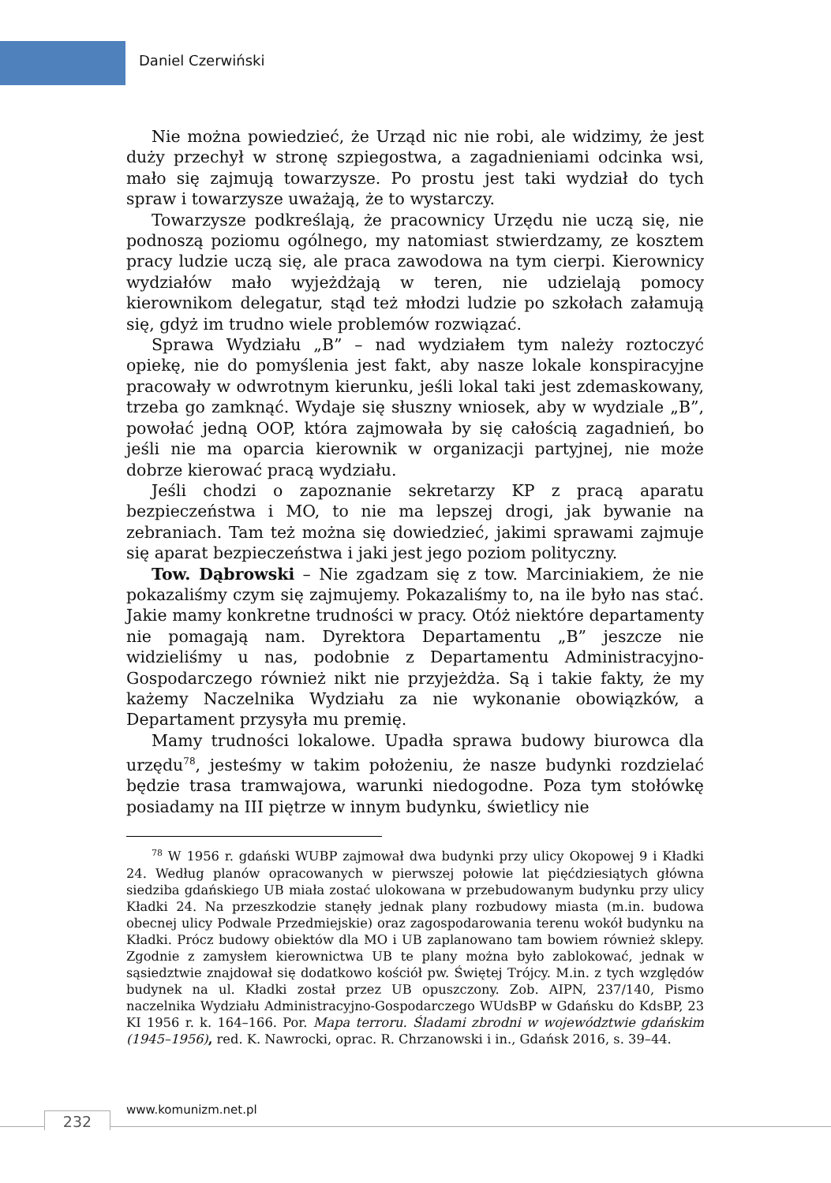Daniel Czerwiński
Nie można powiedzieć, że Urząd nic nie robi, ale widzimy, że jest duży przechył w stronę szpiegostwa, a zagadnieniami odcinka wsi, mało się zajmują towarzysze. Po prostu jest taki wydział do tych spraw i towarzysze uważają, że to wystarczy.
Towarzysze podkreślają, że pracownicy Urzędu nie uczą się, nie podnoszą poziomu ogólnego, my natomiast stwierdzamy, ze kosztem pracy ludzie uczą się, ale praca zawodowa na tym cierpi. Kierownicy wydziałów mało wyjeżdżają w teren, nie udzielają pomocy kierownikom delegatur, stąd też młodzi ludzie po szkołach załamują się, gdyż im trudno wiele problemów rozwiązać.
Sprawa Wydziału „B” – nad wydziałem tym należy roztoczyć opiekę, nie do pomyślenia jest fakt, aby nasze lokale konspiracyjne pracowały w odwrotnym kierunku, jeśli lokal taki jest zdemaskowany, trzeba go zamknąć. Wydaje się słuszny wniosek, aby w wydziale „B”, powołać jedną OOP, która zajmowała by się całością zagadnień, bo jeśli nie ma oparcia kierownik w organizacji partyjnej, nie może dobrze kierować pracą wydziału.
Jeśli chodzi o zapoznanie sekretarzy KP z pracą aparatu bezpieczeństwa i MO, to nie ma lepszej drogi, jak bywanie na zebraniach. Tam też można się dowiedzieć, jakimi sprawami zajmuje się aparat bezpieczeństwa i jaki jest jego poziom polityczny.
Tow. Dąbrowski – Nie zgadzam się z tow. Marciniakiem, że nie pokazaliśmy czym się zajmujemy. Pokazaliśmy to, na ile było nas stać. Jakie mamy konkretne trudności w pracy. Otóż niektóre departamenty nie pomagają nam. Dyrektora Departamentu „B” jeszcze nie widzieliśmy u nas, podobnie z Departamentu Administracyjno-Gospodarczego również nikt nie przyjeżdża. Są i takie fakty, że my każemy Naczelnika Wydziału za nie wykonanie obowiązków, a Departament przysyła mu premię.
Mamy trudności lokalowe. Upadła sprawa budowy biurowca dla urzędu<sup>78</sup>, jesteśmy w takim położeniu, że nasze budynki rozdzielać będzie trasa tramwajowa, warunki niedogodne. Poza tym stołówkę posiadamy na III piętrze w innym budynku, świetlicy nie
<sup>78</sup> W 1956 r. gdański WUBP zajmował dwa budynki przy ulicy Okopowej 9 i Kładki 24. Według planów opracowanych w pierwszej połowie lat pięćdziesiątych główna siedziba gdańskiego UB miała zostać ulokowana w przebudowanym budynku przy ulicy Kładki 24. Na przeszkodzie stanęły jednak plany rozbudowy miasta (m.in. budowa obecnej ulicy Podwale Przedmiejskie) oraz zagospodarowania terenu wokół budynku na Kładki. Prócz budowy obiektów dla MO i UB zaplanowano tam bowiem również sklepy. Zgodnie z zamysłem kierownictwa UB te plany można było zablokować, jednak w sąsiedztwie znajdował się dodatkowo kościół pw. Świętej Trójcy. M.in. z tych względów budynek na ul. Kładki został przez UB opuszczony. Zob. AIPN, 237/140, Pismo naczelnika Wydziału Administracyjno-Gospodarczego WUdsBP w Gdańsku do KdsBP, 23 KI 1956 r. k. 164–166. Por. Mapa terroru. Śladami zbrodni w województwie gdańskim (1945–1956), red. K. Nawrocki, oprac. R. Chrzanowski i in., Gdańsk 2016, s. 39–44.
232
www.komunizm.net.pl